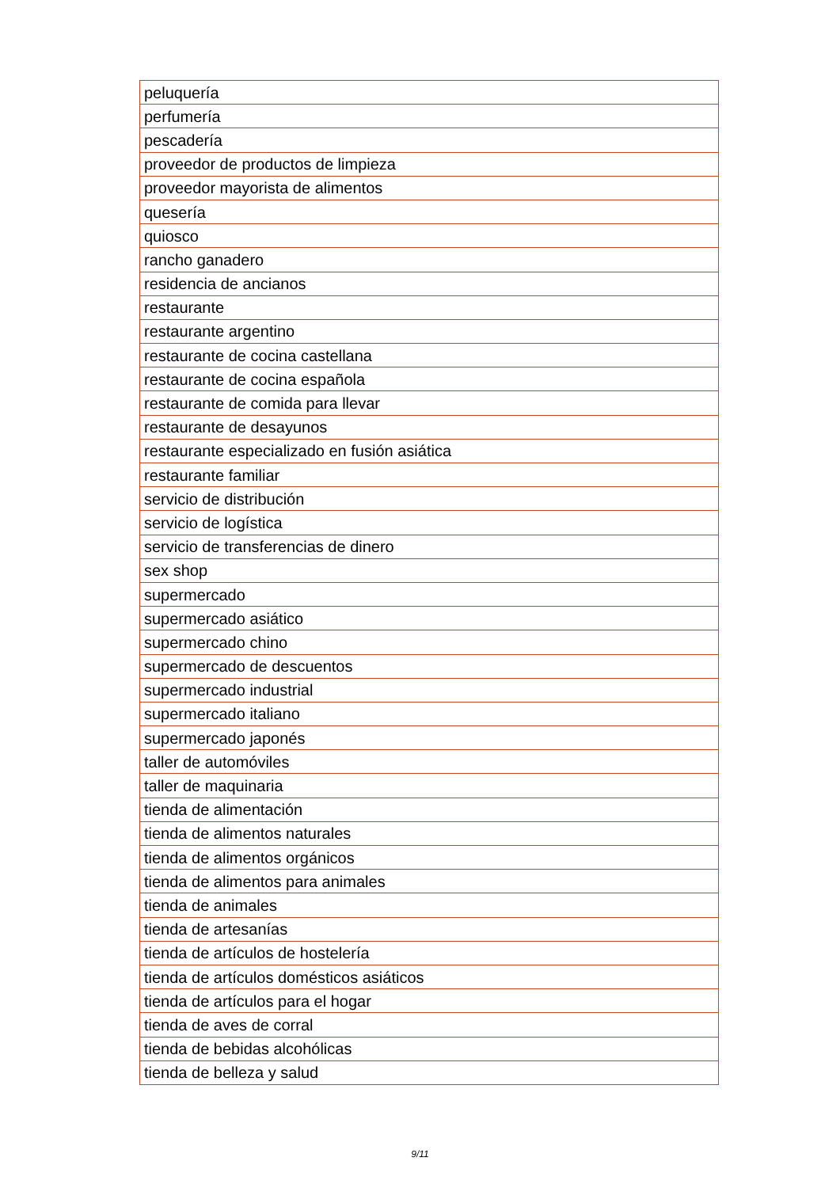| peluquería |
| perfumería |
| pescadería |
| proveedor de productos de limpieza |
| proveedor mayorista de alimentos |
| quesería |
| quiosco |
| rancho ganadero |
| residencia de ancianos |
| restaurante |
| restaurante argentino |
| restaurante de cocina castellana |
| restaurante de cocina española |
| restaurante de comida para llevar |
| restaurante de desayunos |
| restaurante especializado en fusión asiática |
| restaurante familiar |
| servicio de distribución |
| servicio de logística |
| servicio de transferencias de dinero |
| sex shop |
| supermercado |
| supermercado asiático |
| supermercado chino |
| supermercado de descuentos |
| supermercado industrial |
| supermercado italiano |
| supermercado japonés |
| taller de automóviles |
| taller de maquinaria |
| tienda de alimentación |
| tienda de alimentos naturales |
| tienda de alimentos orgánicos |
| tienda de alimentos para animales |
| tienda de animales |
| tienda de artesanías |
| tienda de artículos de hostelería |
| tienda de artículos domésticos asiáticos |
| tienda de artículos para el hogar |
| tienda de aves de corral |
| tienda de bebidas alcohólicas |
| tienda de belleza y salud |
9/11